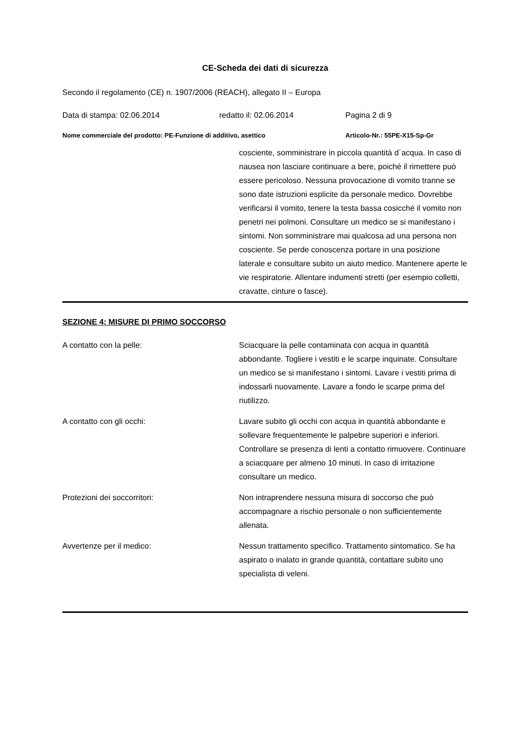CE-Scheda dei dati di sicurezza
Secondo il regolamento (CE) n. 1907/2006 (REACH), allegato II – Europa
Data di stampa: 02.06.2014 redatto il: 02.06.2014 Pagina 2 di 9
Nome commerciale del prodotto: PE-Funzione di additivo, asettico Articolo-Nr.: 55PE-X15-Sp-Gr
cosciente, somministrare in piccola quantità d´acqua. In caso di nausea non lasciare continuare a bere, poiché il rimettere può essere pericoloso. Nessuna provocazione di vomito tranne se sono date istruzioni esplicite da personale medico. Dovrebbe verificarsi il vomito, tenere la testa bassa cosicché il vomito non penetri nei polmoni. Consultare un medico se si manifestano i sintomi. Non somministrare mai qualcosa ad una persona non cosciente. Se perde conoscenza portare in una posizione laterale e consultare subito un aiuto medico. Mantenere aperte le vie respiratorie. Allentare indumenti stretti (per esempio colletti, cravatte, cinture o fasce).
SEZIONE 4: MISURE DI PRIMO SOCCORSO
A contatto con la pelle: Sciacquare la pelle contaminata con acqua in quantità abbondante. Togliere i vestiti e le scarpe inquinate. Consultare un medico se si manifestano i sintomi. Lavare i vestiti prima di indossarli nuovamente. Lavare a fondo le scarpe prima del riutilizzo.
A contatto con gli occhi: Lavare subito gli occhi con acqua in quantità abbondante e sollevare frequentemente le palpebre superiori e inferiori. Controllare se presenza di lenti a contatto rimuovere. Continuare a sciacquare per almeno 10 minuti. In caso di irritazione consultare un medico.
Protezioni dei soccorritori: Non intraprendere nessuna misura di soccorso che può accompagnare a rischio personale o non sufficientemente allenata.
Avvertenze per il medico: Nessun trattamento specifico. Trattamento sintomatico. Se ha aspirato o inalato in grande quantità, contattare subito uno specialista di veleni.